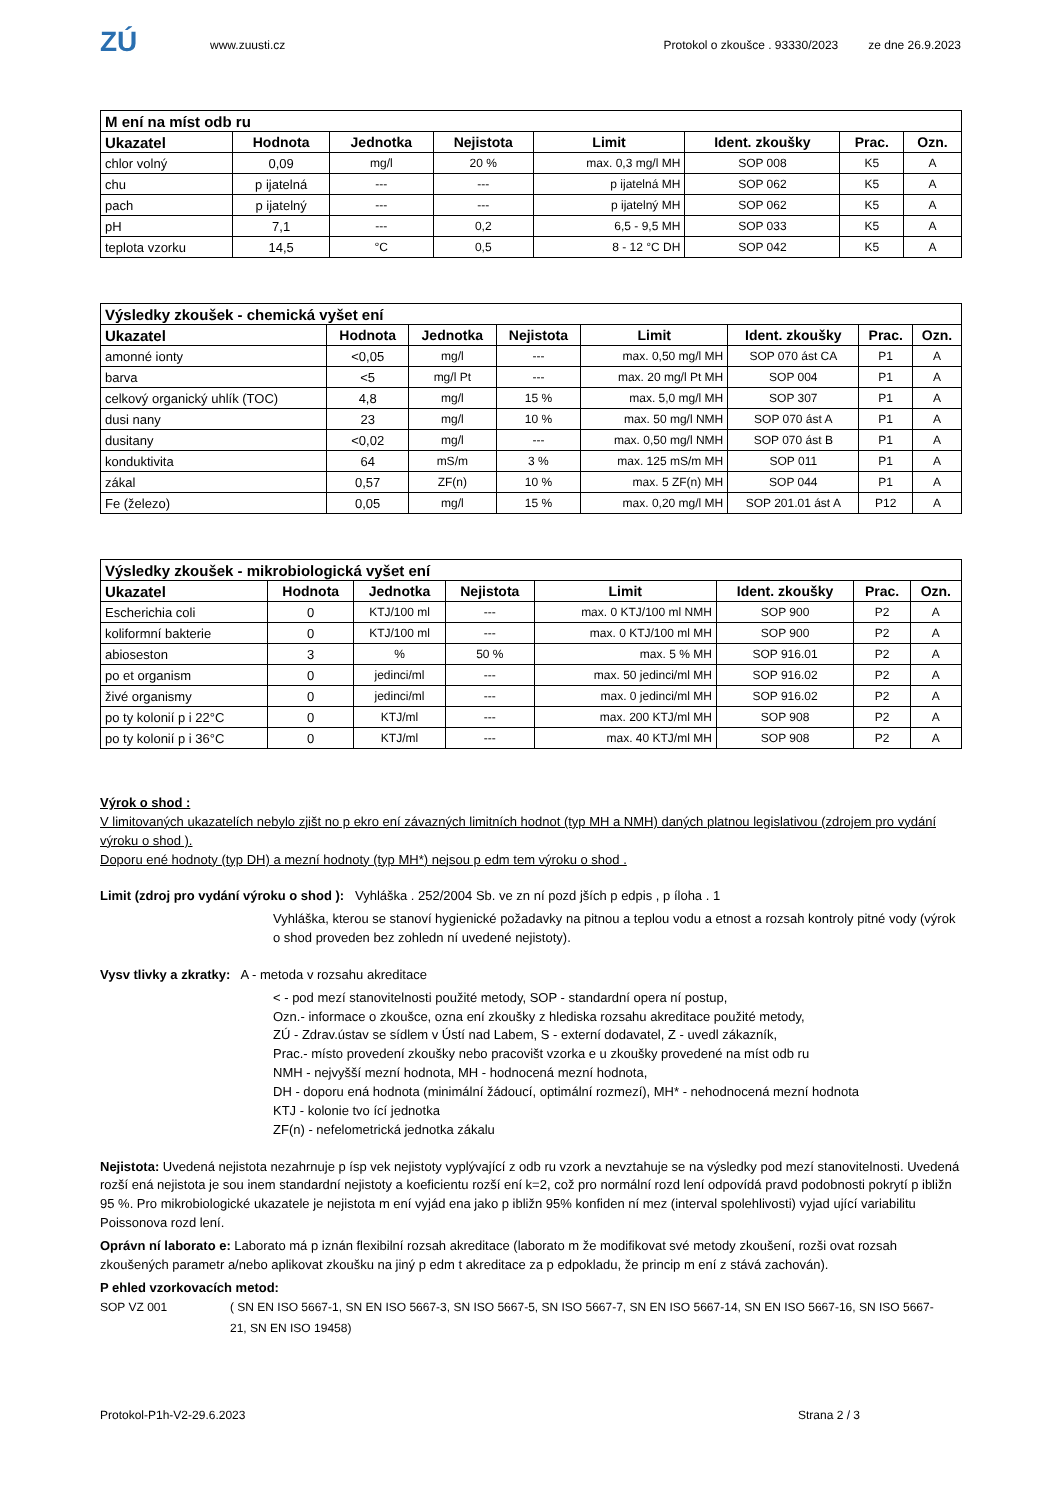ZÚ
www.zuusti.cz
Protokol o zkoušce . 93330/2023
ze dne 26.9.2023
| M ení na míst odb ru | | | | | | | |
| --- | --- | --- | --- | --- | --- | --- | --- |
| Ukazatel | Hodnota | Jednotka | Nejistota | Limit | Ident. zkoušky | Prac. | Ozn. |
| chlor volný | 0,09 | mg/l | 20 % | max. 0,3 mg/l MH | SOP 008 | K5 | A |
| chu | p ijatelná | --- | --- | p ijatelná MH | SOP 062 | K5 | A |
| pach | p ijatelný | --- | --- | p ijatelný MH | SOP 062 | K5 | A |
| pH | 7,1 | --- | 0,2 | 6,5 - 9,5 MH | SOP 033 | K5 | A |
| teplota vzorku | 14,5 | °C | 0,5 | 8 - 12 °C DH | SOP 042 | K5 | A |
| Výsledky zkoušek - chemická vyšet ení | | | | | | | |
| --- | --- | --- | --- | --- | --- | --- | --- |
| Ukazatel | Hodnota | Jednotka | Nejistota | Limit | Ident. zkoušky | Prac. | Ozn. |
| amonné ionty | <0,05 | mg/l | --- | max. 0,50 mg/l MH | SOP 070 ást CA | P1 | A |
| barva | <5 | mg/l Pt | --- | max. 20 mg/l Pt MH | SOP 004 | P1 | A |
| celkový organický uhlík (TOC) | 4,8 | mg/l | 15 % | max. 5,0 mg/l MH | SOP 307 | P1 | A |
| dusi nany | 23 | mg/l | 10 % | max. 50 mg/l NMH | SOP 070 ást A | P1 | A |
| dusitany | <0,02 | mg/l | --- | max. 0,50 mg/l NMH | SOP 070 ást B | P1 | A |
| konduktivita | 64 | mS/m | 3 % | max. 125 mS/m MH | SOP 011 | P1 | A |
| zákal | 0,57 | ZF(n) | 10 % | max. 5 ZF(n) MH | SOP 044 | P1 | A |
| Fe (železo) | 0,05 | mg/l | 15 % | max. 0,20 mg/l MH | SOP 201.01 ást A | P12 | A |
| Výsledky zkoušek - mikrobiologická vyšet ení | | | | | | | |
| --- | --- | --- | --- | --- | --- | --- | --- |
| Ukazatel | Hodnota | Jednotka | Nejistota | Limit | Ident. zkoušky | Prac. | Ozn. |
| Escherichia coli | 0 | KTJ/100 ml | --- | max. 0 KTJ/100 ml NMH | SOP 900 | P2 | A |
| koliformní bakterie | 0 | KTJ/100 ml | --- | max. 0 KTJ/100 ml MH | SOP 900 | P2 | A |
| abioseston | 3 | % | 50 % | max. 5 % MH | SOP 916.01 | P2 | A |
| po et organism | 0 | jedinci/ml | --- | max. 50 jedinci/ml MH | SOP 916.02 | P2 | A |
| živé organismy | 0 | jedinci/ml | --- | max. 0 jedinci/ml MH | SOP 916.02 | P2 | A |
| po ty kolonií p i 22°C | 0 | KTJ/ml | --- | max. 200 KTJ/ml MH | SOP 908 | P2 | A |
| po ty kolonií p i 36°C | 0 | KTJ/ml | --- | max. 40 KTJ/ml MH | SOP 908 | P2 | A |
Výrok o shod :
V limitovaných ukazatelích nebylo zjišt no p ekro ení závazných limitních hodnot (typ MH a NMH) daných platnou legislativou (zdrojem pro vydání výroku o shod ).
Doporu ené hodnoty (typ DH) a mezní hodnoty (typ MH*) nejsou p edm tem výroku o shod .
Limit (zdroj pro vydání výroku o shod ): Vyhláška . 252/2004 Sb. ve zn ní pozd jších p edpis , p íloha . 1
Vyhláška, kterou se stanoví hygienické požadavky na pitnou a teplou vodu a etnost a rozsah kontroly pitné vody (výrok o shod proveden bez zohledn ní uvedené nejistoty).
Vysv tlivky a zkratky: A - metoda v rozsahu akreditace
< - pod mezí stanovitelnosti použité metody, SOP - standardní opera ní postup,
Ozn.- informace o zkoušce, ozna ení zkoušky z hlediska rozsahu akreditace použité metody,
ZÚ - Zdrav.ústav se sídlem v Ústí nad Labem, S - externí dodavatel, Z - uvedl zákazník,
Prac.- místo provedení zkoušky nebo pracovišt vzorka e u zkoušky provedené na míst odb ru
NMH - nejvyšší mezní hodnota, MH - hodnocená mezní hodnota,
DH - doporu ená hodnota (minimální žádoucí, optimální rozmezí), MH* - nehodnocená mezní hodnota
KTJ - kolonie tvo ící jednotka
ZF(n) - nefelometrická jednotka zákalu
Nejistota: Uvedená nejistota nezahrnuje p ísp vek nejistoty vyplývající z odb ru vzork a nevztahuje se na výsledky pod mezí stanovitelnosti. Uvedená rozší ená nejistota je sou inem standardní nejistoty a koeficientu rozší ení k=2, což pro normální rozd lení odpovídá pravd podobnosti pokrytí p ibližn 95 %. Pro mikrobiologické ukazatele je nejistota m ení vyjád ena jako p ibližn 95% konfiden ní mez (interval spolehlivosti) vyjad ující variabilitu Poissonova rozd lení.
Oprávn ní laborato e: Laborato má p iznán flexibilní rozsah akreditace (laborato m že modifikovat své metody zkoušení, rozši ovat rozsah zkoušených parametr a/nebo aplikovat zkoušku na jiný p edm t akreditace za p edpokladu, že princip m ení z stává zachován).
P ehled vzorkovacích metod:
SOP VZ 001 ( SN EN ISO 5667-1, SN EN ISO 5667-3, SN ISO 5667-5, SN ISO 5667-7, SN EN ISO 5667-14, SN EN ISO 5667-16, SN ISO 5667-21, SN EN ISO 19458)
Protokol-P1h-V2-29.6.2023 Strana 2 / 3